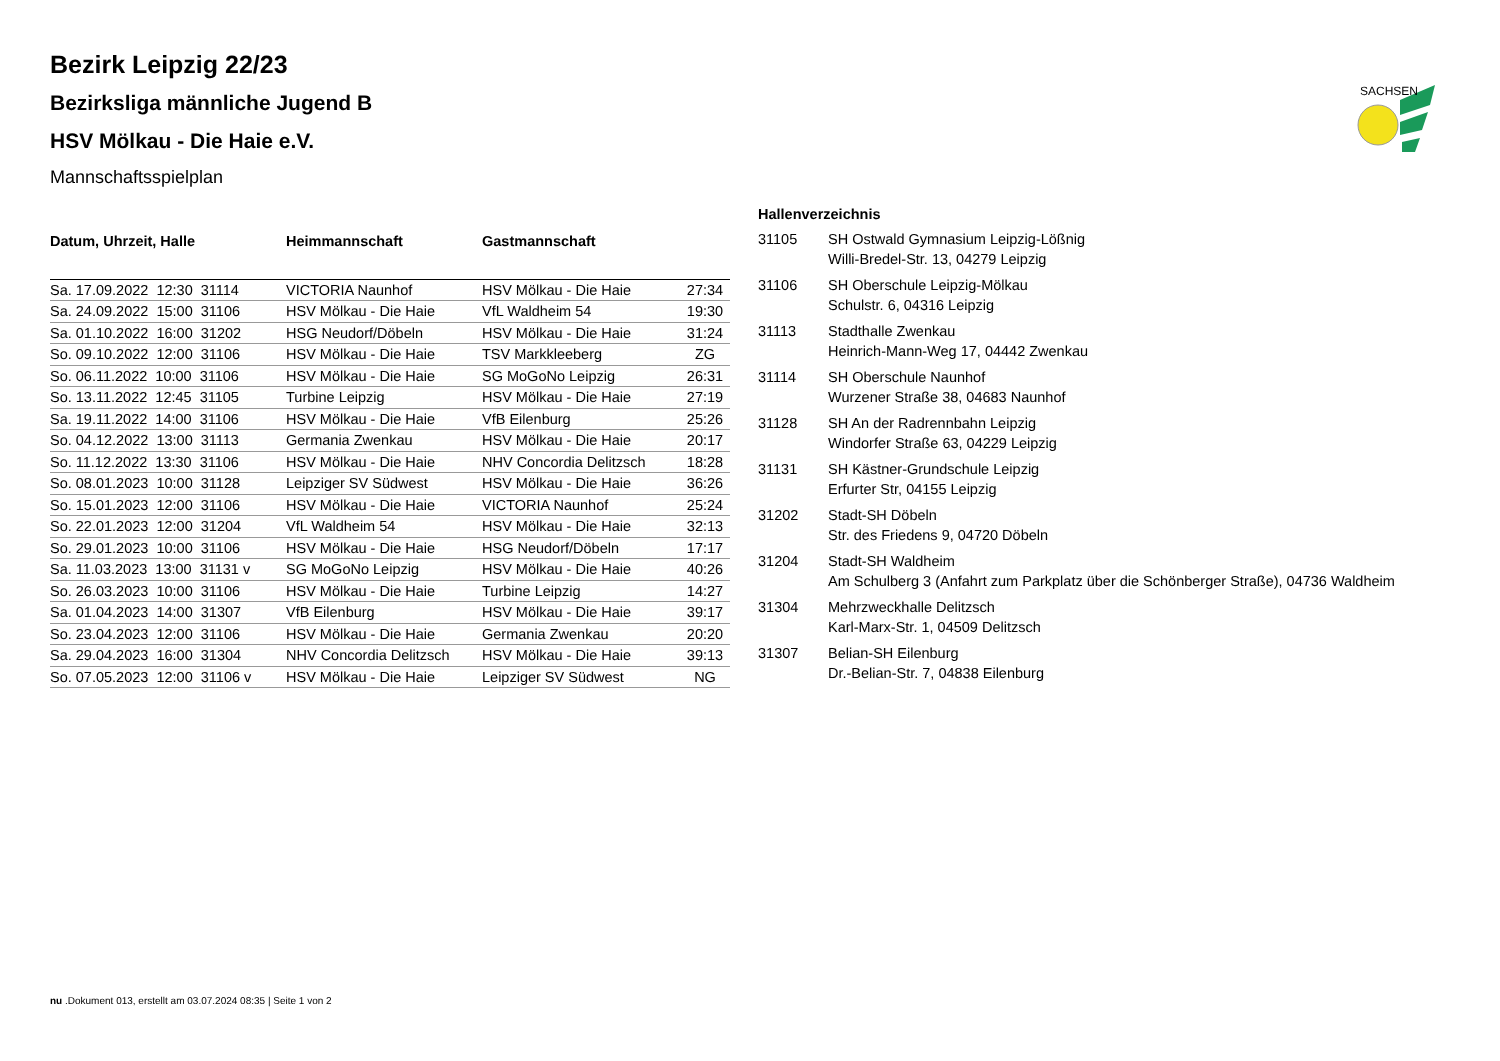SACHSEN
Bezirk Leipzig 22/23
Bezirksliga männliche Jugend B
HSV Mölkau - Die Haie e.V.
Mannschaftsspielplan
| Datum, Uhrzeit, Halle | Heimmannschaft | Gastmannschaft | |
| --- | --- | --- | --- |
| Sa. 17.09.2022 12:30 31114 | VICTORIA Naunhof | HSV Mölkau - Die Haie | 27:34 |
| Sa. 24.09.2022 15:00 31106 | HSV Mölkau - Die Haie | VfL Waldheim 54 | 19:30 |
| Sa. 01.10.2022 16:00 31202 | HSG Neudorf/Döbeln | HSV Mölkau - Die Haie | 31:24 |
| So. 09.10.2022 12:00 31106 | HSV Mölkau - Die Haie | TSV Markkleeberg | ZG |
| So. 06.11.2022 10:00 31106 | HSV Mölkau - Die Haie | SG MoGoNo Leipzig | 26:31 |
| So. 13.11.2022 12:45 31105 | Turbine Leipzig | HSV Mölkau - Die Haie | 27:19 |
| Sa. 19.11.2022 14:00 31106 | HSV Mölkau - Die Haie | VfB Eilenburg | 25:26 |
| So. 04.12.2022 13:00 31113 | Germania Zwenkau | HSV Mölkau - Die Haie | 20:17 |
| So. 11.12.2022 13:30 31106 | HSV Mölkau - Die Haie | NHV Concordia Delitzsch | 18:28 |
| So. 08.01.2023 10:00 31128 | Leipziger SV Südwest | HSV Mölkau - Die Haie | 36:26 |
| So. 15.01.2023 12:00 31106 | HSV Mölkau - Die Haie | VICTORIA Naunhof | 25:24 |
| So. 22.01.2023 12:00 31204 | VfL Waldheim 54 | HSV Mölkau - Die Haie | 32:13 |
| So. 29.01.2023 10:00 31106 | HSV Mölkau - Die Haie | HSG Neudorf/Döbeln | 17:17 |
| Sa. 11.03.2023 13:00 31131 v | SG MoGoNo Leipzig | HSV Mölkau - Die Haie | 40:26 |
| So. 26.03.2023 10:00 31106 | HSV Mölkau - Die Haie | Turbine Leipzig | 14:27 |
| Sa. 01.04.2023 14:00 31307 | VfB Eilenburg | HSV Mölkau - Die Haie | 39:17 |
| So. 23.04.2023 12:00 31106 | HSV Mölkau - Die Haie | Germania Zwenkau | 20:20 |
| Sa. 29.04.2023 16:00 31304 | NHV Concordia Delitzsch | HSV Mölkau - Die Haie | 39:13 |
| So. 07.05.2023 12:00 31106 v | HSV Mölkau - Die Haie | Leipziger SV Südwest | NG |
| Hallenverzeichnis | |
| --- | --- |
| 31105 | SH Ostwald Gymnasium Leipzig-Lößnig Willi-Bredel-Str. 13, 04279 Leipzig |
| 31106 | SH Oberschule Leipzig-Mölkau Schulstr. 6, 04316 Leipzig |
| 31113 | Stadthalle Zwenkau Heinrich-Mann-Weg 17, 04442 Zwenkau |
| 31114 | SH Oberschule Naunhof Wurzener Straße 38, 04683 Naunhof |
| 31128 | SH An der Radrennbahn Leipzig Windorfer Straße 63, 04229 Leipzig |
| 31131 | SH Kästner-Grundschule Leipzig Erfurter Str, 04155 Leipzig |
| 31202 | Stadt-SH Döbeln Str. des Friedens 9, 04720 Döbeln |
| 31204 | Stadt-SH Waldheim Am Schulberg 3 (Anfahrt zum Parkplatz über die Schönberger Straße), 04736 Waldheim |
| 31304 | Mehrzweckhalle Delitzsch Karl-Marx-Str. 1, 04509 Delitzsch |
| 31307 | Belian-SH Eilenburg Dr.-Belian-Str. 7, 04838 Eilenburg |
nu .Dokument 013, erstellt am 03.07.2024 08:35 | Seite 1 von 2